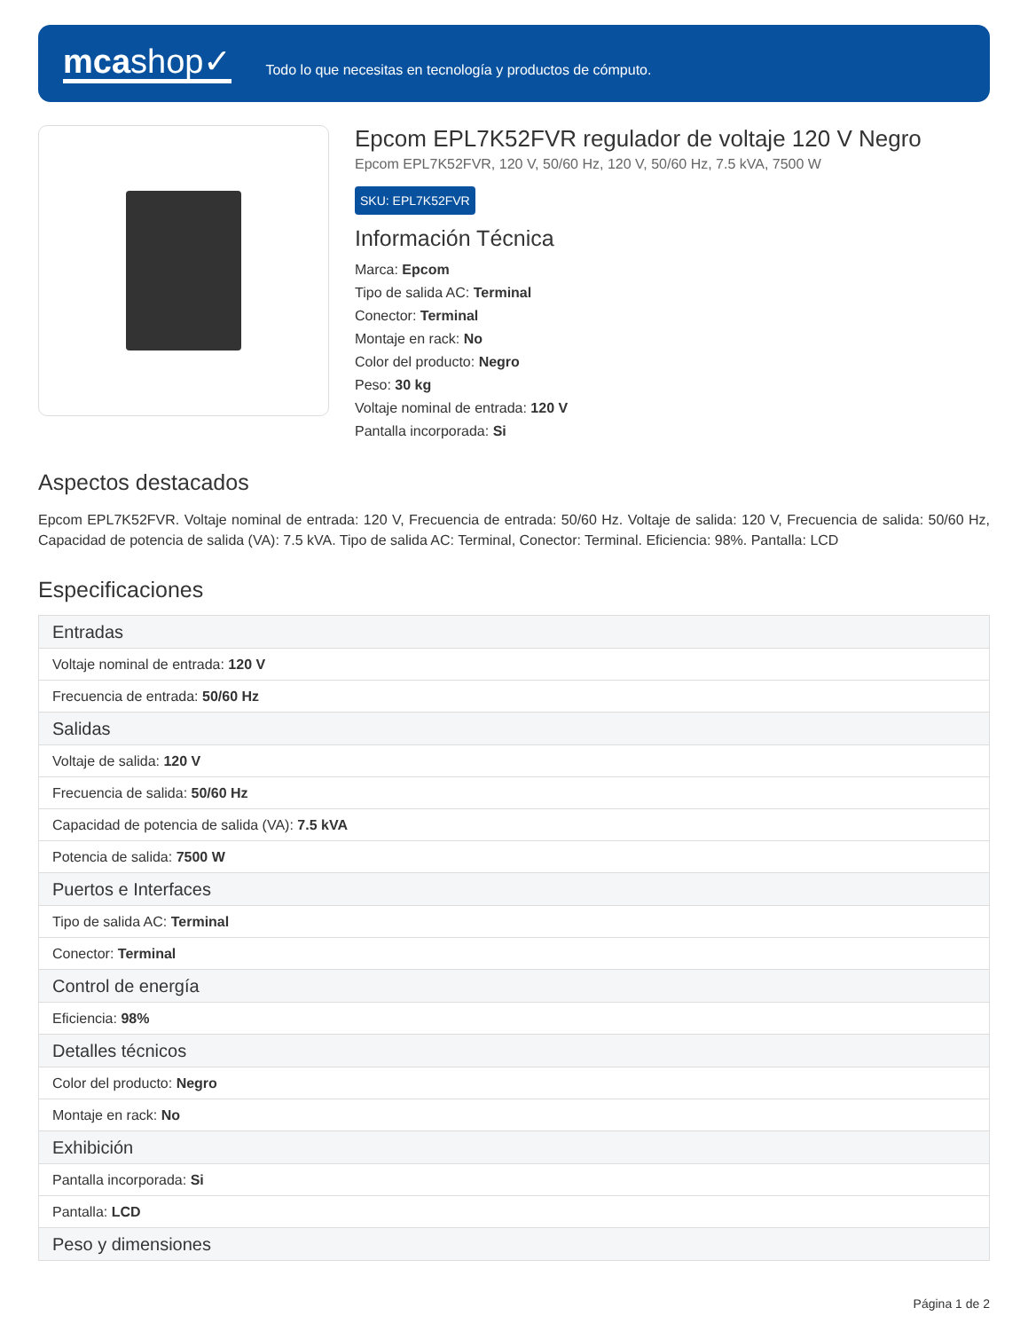mcashop✓
Todo lo que necesitas en tecnología y productos de cómputo.
Epcom EPL7K52FVR regulador de voltaje 120 V Negro
Epcom EPL7K52FVR, 120 V, 50/60 Hz, 120 V, 50/60 Hz, 7.5 kVA, 7500 W
SKU: EPL7K52FVR
Información Técnica
Marca: Epcom
Tipo de salida AC: Terminal
Conector: Terminal
Montaje en rack: No
Color del producto: Negro
Peso: 30 kg
Voltaje nominal de entrada: 120 V
Pantalla incorporada: Si
Aspectos destacados
Epcom EPL7K52FVR. Voltaje nominal de entrada: 120 V, Frecuencia de entrada: 50/60 Hz. Voltaje de salida: 120 V, Frecuencia de salida: 50/60 Hz, Capacidad de potencia de salida (VA): 7.5 kVA. Tipo de salida AC: Terminal, Conector: Terminal. Eficiencia: 98%. Pantalla: LCD
Especificaciones
| Entradas |
| --- |
| Voltaje nominal de entrada: 120 V |
| Frecuencia de entrada: 50/60 Hz |
| Salidas |
| Voltaje de salida: 120 V |
| Frecuencia de salida: 50/60 Hz |
| Capacidad de potencia de salida (VA): 7.5 kVA |
| Potencia de salida: 7500 W |
| Puertos e Interfaces |
| Tipo de salida AC: Terminal |
| Conector: Terminal |
| Control de energía |
| Eficiencia: 98% |
| Detalles técnicos |
| Color del producto: Negro |
| Montaje en rack: No |
| Exhibición |
| Pantalla incorporada: Si |
| Pantalla: LCD |
| Peso y dimensiones |
Página 1 de 2